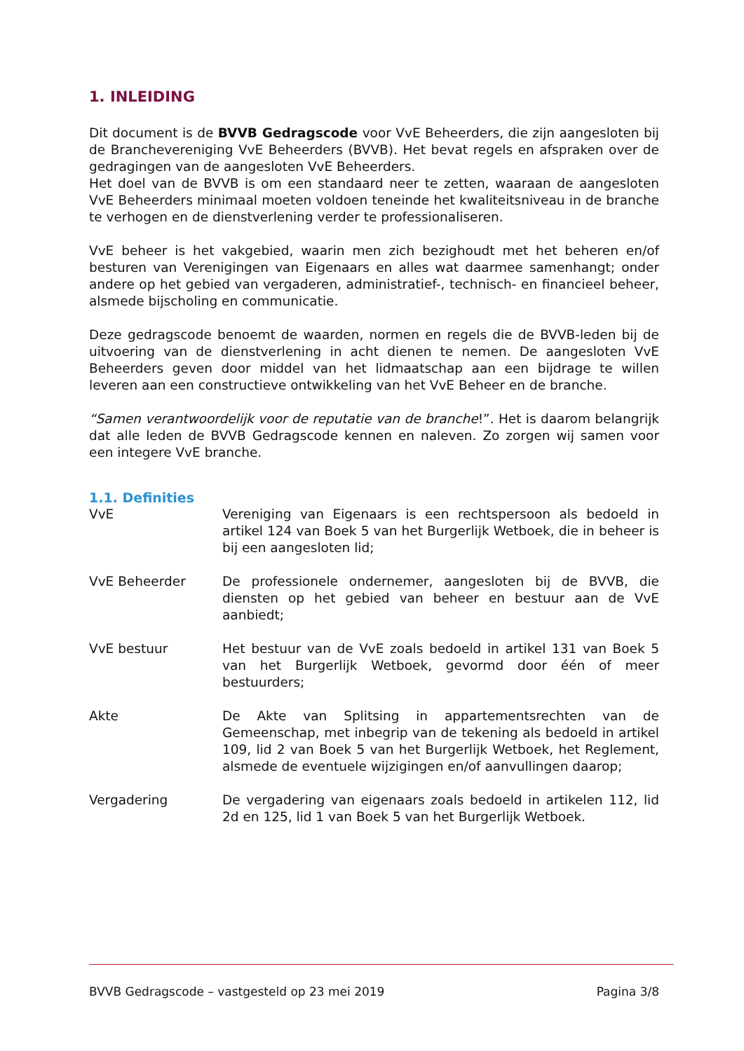1. INLEIDING
Dit document is de BVVB Gedragscode voor VvE Beheerders, die zijn aangesloten bij de Branchevereniging VvE Beheerders (BVVB). Het bevat regels en afspraken over de gedragingen van de aangesloten VvE Beheerders.
Het doel van de BVVB is om een standaard neer te zetten, waaraan de aangesloten VvE Beheerders minimaal moeten voldoen teneinde het kwaliteitsniveau in de branche te verhogen en de dienstverlening verder te professionaliseren.
VvE beheer is het vakgebied, waarin men zich bezighoudt met het beheren en/of besturen van Verenigingen van Eigenaars en alles wat daarmee samenhangt; onder andere op het gebied van vergaderen, administratief-, technisch- en financieel beheer, alsmede bijscholing en communicatie.
Deze gedragscode benoemt de waarden, normen en regels die de BVVB-leden bij de uitvoering van de dienstverlening in acht dienen te nemen. De aangesloten VvE Beheerders geven door middel van het lidmaatschap aan een bijdrage te willen leveren aan een constructieve ontwikkeling van het VvE Beheer en de branche.
“Samen verantwoordelijk voor de reputatie van de branche!”. Het is daarom belangrijk dat alle leden de BVVB Gedragscode kennen en naleven. Zo zorgen wij samen voor een integere VvE branche.
1.1. Definities
VvE Vereniging van Eigenaars is een rechtspersoon als bedoeld in artikel 124 van Boek 5 van het Burgerlijk Wetboek, die in beheer is bij een aangesloten lid;
VvE Beheerder De professionele ondernemer, aangesloten bij de BVVB, die diensten op het gebied van beheer en bestuur aan de VvE aanbiedt;
VvE bestuur Het bestuur van de VvE zoals bedoeld in artikel 131 van Boek 5 van het Burgerlijk Wetboek, gevormd door één of meer bestuurders;
Akte De Akte van Splitsing in appartementsrechten van de Gemeenschap, met inbegrip van de tekening als bedoeld in artikel 109, lid 2 van Boek 5 van het Burgerlijk Wetboek, het Reglement, alsmede de eventuele wijzigingen en/of aanvullingen daarop;
Vergadering De vergadering van eigenaars zoals bedoeld in artikelen 112, lid 2d en 125, lid 1 van Boek 5 van het Burgerlijk Wetboek.
BVVB Gedragscode – vastgesteld op 23 mei 2019 Pagina 3/8